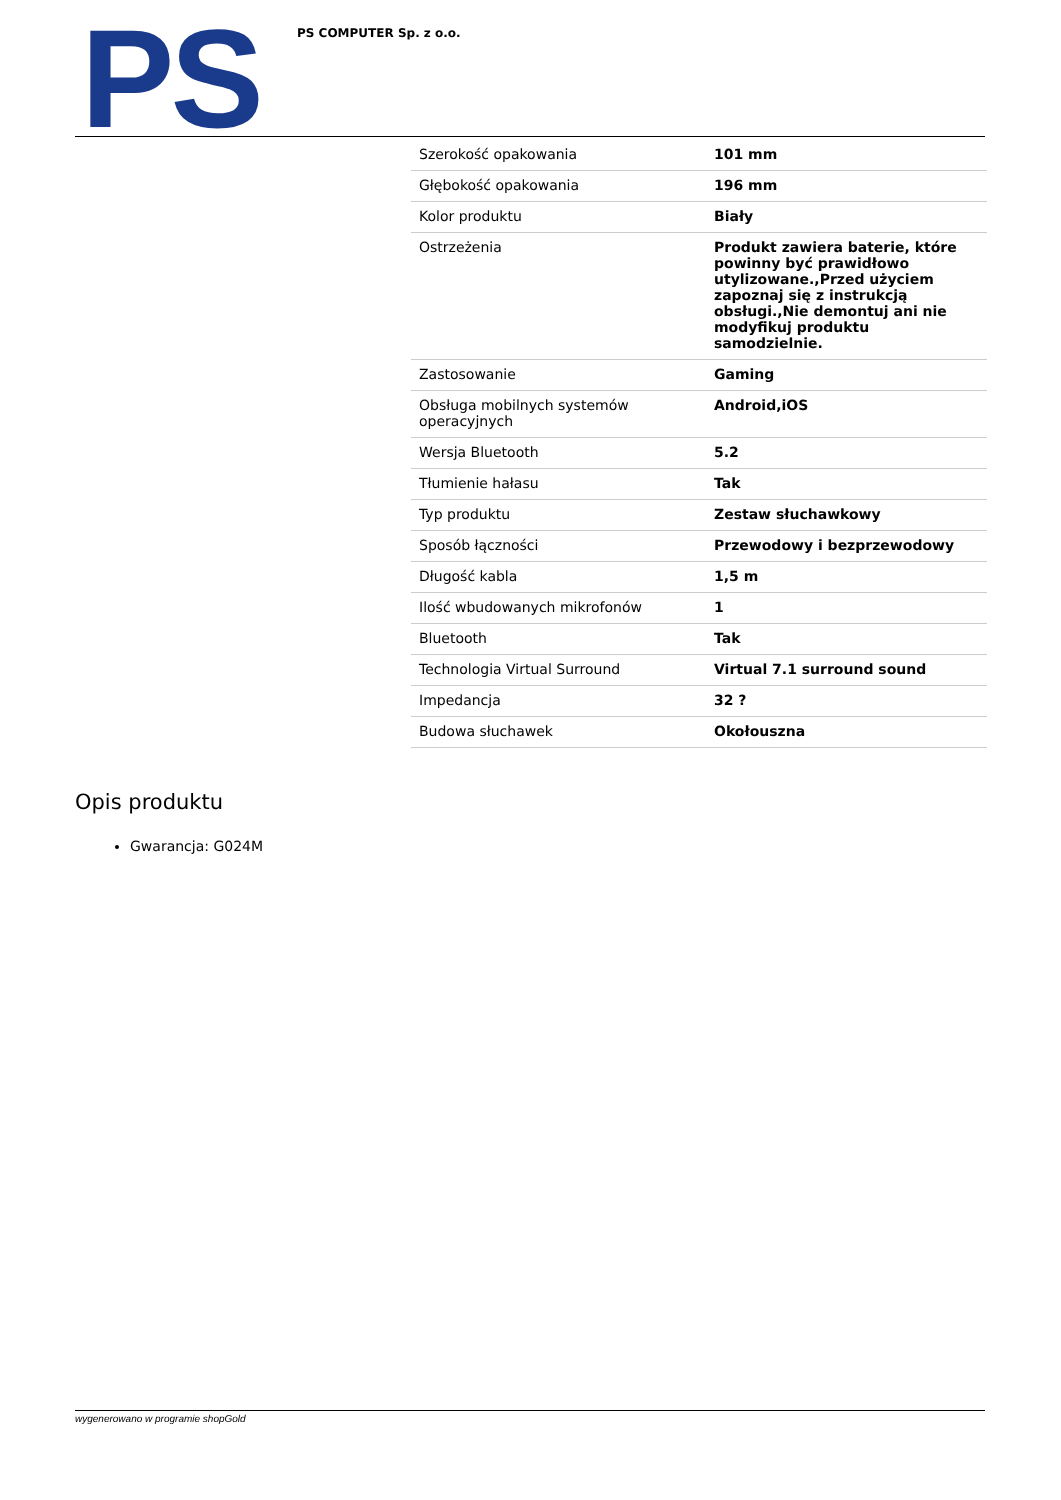PS PS COMPUTER Sp. z o.o.
| Szerokość opakowania | 101 mm |
| Głębokość opakowania | 196 mm |
| Kolor produktu | Biały |
| Ostrzeżenia | Produkt zawiera baterie, które powinny być prawidłowo utylizowane.,Przed użyciem zapoznaj się z instrukcją obsługi.,Nie demontuj ani nie modyfikuj produktu samodzielnie. |
| Zastosowanie | Gaming |
| Obsługa mobilnych systemów operacyjnych | Android,iOS |
| Wersja Bluetooth | 5.2 |
| Tłumienie hałasu | Tak |
| Typ produktu | Zestaw słuchawkowy |
| Sposób łączności | Przewodowy i bezprzewodowy |
| Długość kabla | 1,5 m |
| Ilość wbudowanych mikrofonów | 1 |
| Bluetooth | Tak |
| Technologia Virtual Surround | Virtual 7.1 surround sound |
| Impedancja | 32 ? |
| Budowa słuchawek | Okołouszna |
Opis produktu
Gwarancja: G024M
wygenerowano w programie shopGold